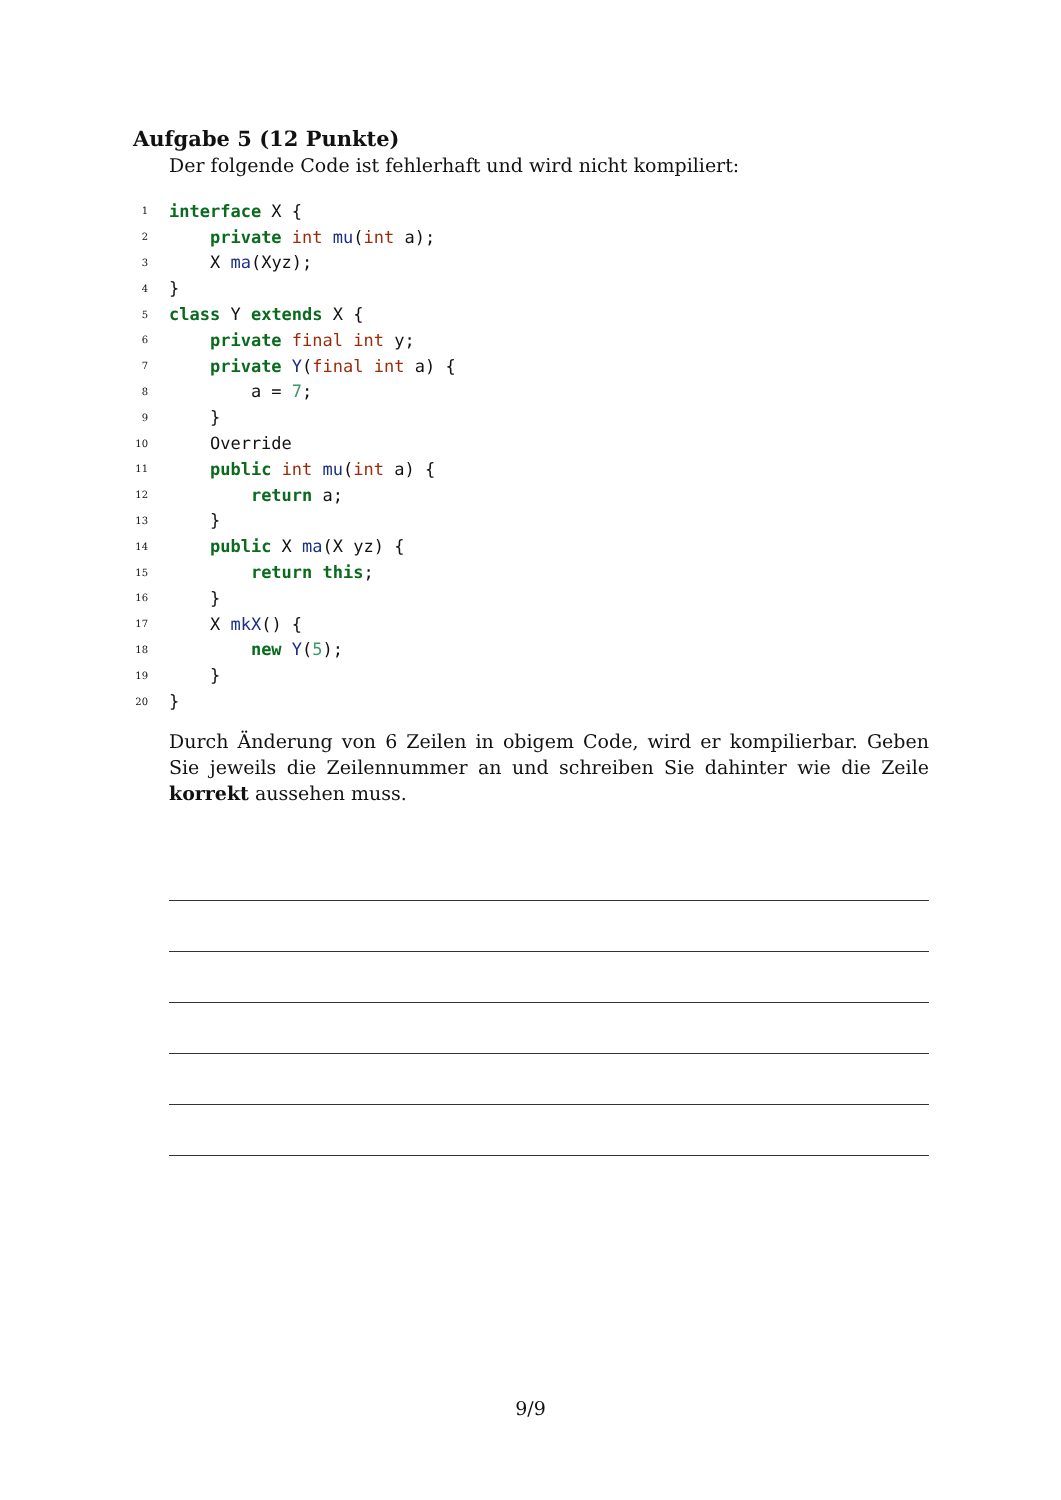Aufgabe 5 (12 Punkte)
Der folgende Code ist fehlerhaft und wird nicht kompiliert:
1
interface X {
2
    private int mu(int a);
3
    X ma(Xyz);
4
}
5
class Y extends X {
6
    private final int y;
7
    private Y(final int a) {
8
        a = 7;
9
    }
10
    Override
11
    public int mu(int a) {
12
        return a;
13
    }
14
    public X ma(X yz) {
15
        return this;
16
    }
17
    X mkX() {
18
        new Y(5);
19
    }
20
}
Durch Änderung von 6 Zeilen in obigem Code, wird er kompilierbar. Geben Sie jeweils die Zeilennummer an und schreiben Sie dahinter wie die Zeile korrekt aussehen muss.
9/9